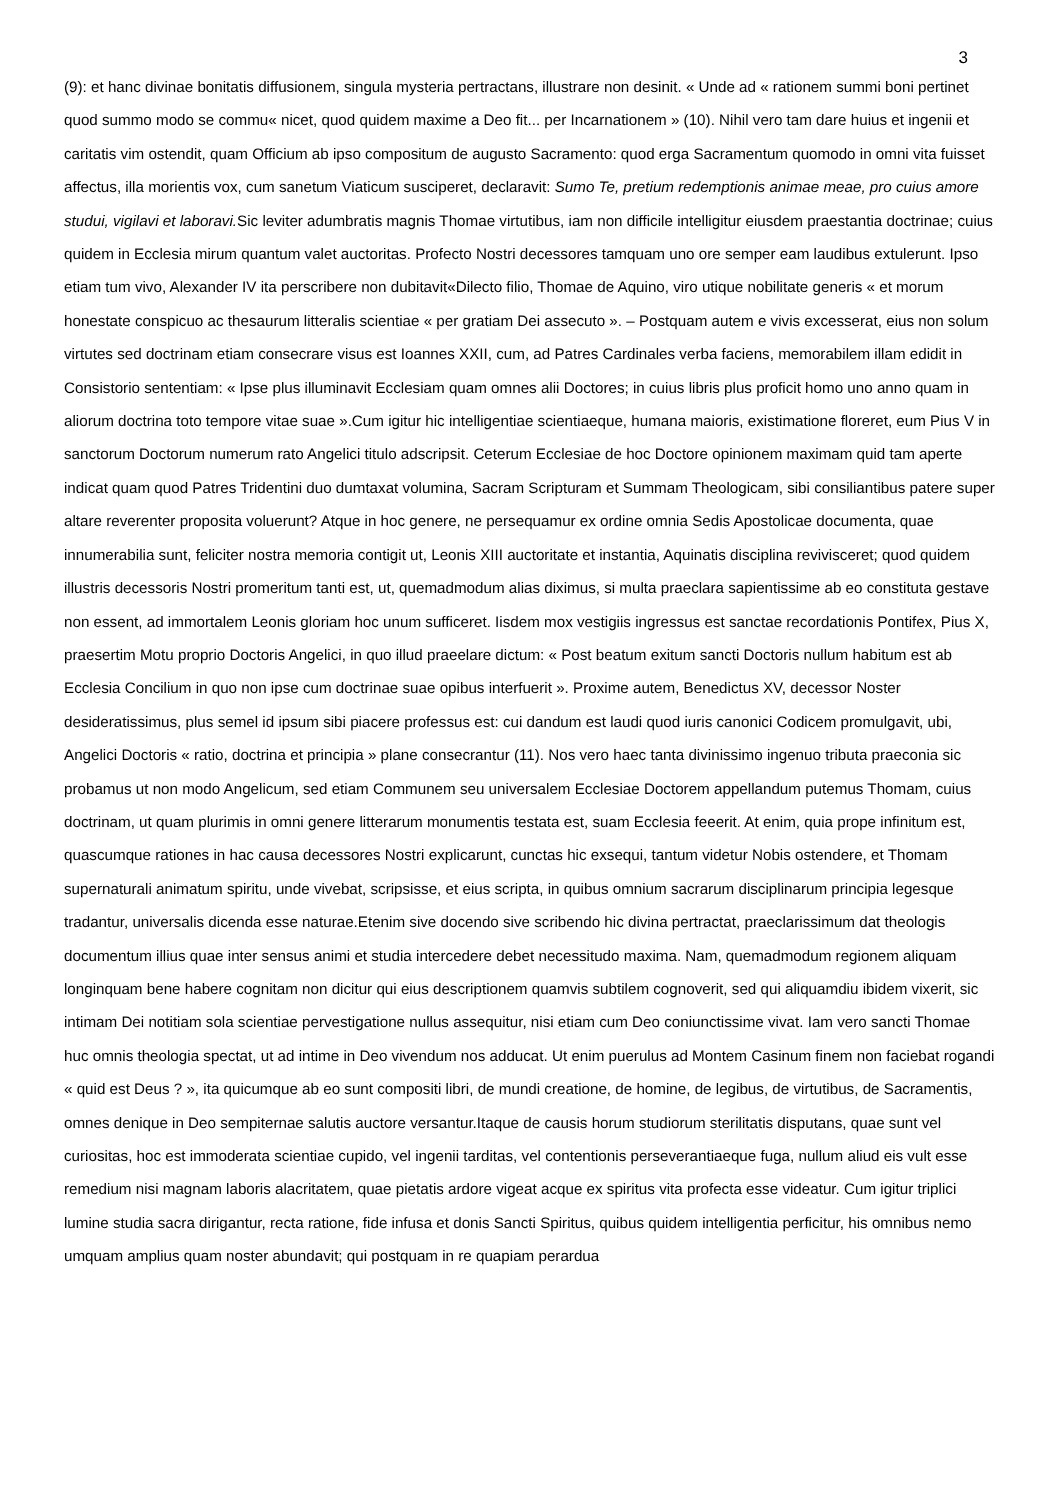3
(9): et hanc divinae bonitatis diffusionem, singula mysteria pertractans, illustrare non desinit. « Unde ad « rationem summi boni pertinet quod summo modo se commu« nicet, quod quidem maxime a Deo fit... per Incarnationem » (10). Nihil vero tam dare huius et ingenii et caritatis vim ostendit, quam Officium ab ipso compositum de augusto Sacramento: quod erga Sacramentum quomodo in omni vita fuisset affectus, illa morientis vox, cum sanetum Viaticum susciperet, declaravit: Sumo Te, pretium redemptionis animae meae, pro cuius amore studui, vigilavi et laboravi. Sic leviter adumbratis magnis Thomae virtutibus, iam non difficile intelligitur eiusdem praestantia doctrinae; cuius quidem in Ecclesia mirum quantum valet auctoritas. Profecto Nostri decessores tamquam uno ore semper eam laudibus extulerunt. Ipso etiam tum vivo, Alexander IV ita perscribere non dubitavit«Dilecto filio, Thomae de Aquino, viro utique nobilitate generis « et morum honestate conspicuo ac thesaurum litteralis scientiae « per gratiam Dei assecuto ». – Postquam autem e vivis excesserat, eius non solum virtutes sed doctrinam etiam consecrare visus est Ioannes XXII, cum, ad Patres Cardinales verba faciens, memorabilem illam edidit in Consistorio sententiam: « Ipse plus illuminavit Ecclesiam quam omnes alii Doctores; in cuius libris plus proficit homo uno anno quam in aliorum doctrina toto tempore vitae suae ».Cum igitur hic intelligentiae scientiaeque, humana maioris, existimatione floreret, eum Pius V in sanctorum Doctorum numerum rato Angelici titulo adscripsit. Ceterum Ecclesiae de hoc Doctore opinionem maximam quid tam aperte indicat quam quod Patres Tridentini duo dumtaxat volumina, Sacram Scripturam et Summam Theologicam, sibi consiliantibus patere super altare reverenter proposita voluerunt? Atque in hoc genere, ne persequamur ex ordine omnia Sedis Apostolicae documenta, quae innumerabilia sunt, feliciter nostra memoria contigit ut, Leonis XIII auctoritate et instantia, Aquinatis disciplina revivisceret; quod quidem illustris decessoris Nostri promeritum tanti est, ut, quemadmodum alias diximus, si multa praeclara sapientissime ab eo constituta gestave non essent, ad immortalem Leonis gloriam hoc unum sufficeret. Iisdem mox vestigiis ingressus est sanctae recordationis Pontifex, Pius X, praesertim Motu proprio Doctoris Angelici, in quo illud praeelare dictum: « Post beatum exitum sancti Doctoris nullum habitum est ab Ecclesia Concilium in quo non ipse cum doctrinae suae opibus interfuerit ». Proxime autem, Benedictus XV, decessor Noster desideratissimus, plus semel id ipsum sibi piacere professus est: cui dandum est laudi quod iuris canonici Codicem promulgavit, ubi, Angelici Doctoris « ratio, doctrina et principia » plane consecrantur (11). Nos vero haec tanta divinissimo ingenuo tributa praeconia sic probamus ut non modo Angelicum, sed etiam Communem seu universalem Ecclesiae Doctorem appellandum putemus Thomam, cuius doctrinam, ut quam plurimis in omni genere litterarum monumentis testata est, suam Ecclesia feeerit. At enim, quia prope infinitum est, quascumque rationes in hac causa decessores Nostri explicarunt, cunctas hic exsequi, tantum videtur Nobis ostendere, et Thomam supernaturali animatum spiritu, unde vivebat, scripsisse, et eius scripta, in quibus omnium sacrarum disciplinarum principia legesque tradantur, universalis dicenda esse naturae.Etenim sive docendo sive scribendo hic divina pertractat, praeclarissimum dat theologis documentum illius quae inter sensus animi et studia intercedere debet necessitudo maxima. Nam, quemadmodum regionem aliquam longinquam bene habere cognitam non dicitur qui eius descriptionem quamvis subtilem cognoverit, sed qui aliquamdiu ibidem vixerit, sic intimam Dei notitiam sola scientiae pervestigatione nullus assequitur, nisi etiam cum Deo coniunctissime vivat. Iam vero sancti Thomae huc omnis theologia spectat, ut ad intime in Deo vivendum nos adducat. Ut enim puerulus ad Montem Casinum finem non faciebat rogandi « quid est Deus ? », ita quicumque ab eo sunt compositi libri, de mundi creatione, de homine, de legibus, de virtutibus, de Sacramentis, omnes denique in Deo sempiternae salutis auctore versantur.Itaque de causis horum studiorum sterilitatis disputans, quae sunt vel curiositas, hoc est immoderata scientiae cupido, vel ingenii tarditas, vel contentionis perseverantiaeque fuga, nullum aliud eis vult esse remedium nisi magnam laboris alacritatem, quae pietatis ardore vigeat acque ex spiritus vita profecta esse videatur. Cum igitur triplici lumine studia sacra dirigantur, recta ratione, fide infusa et donis Sancti Spiritus, quibus quidem intelligentia perficitur, his omnibus nemo umquam amplius quam noster abundavit; qui postquam in re quapiam perardua